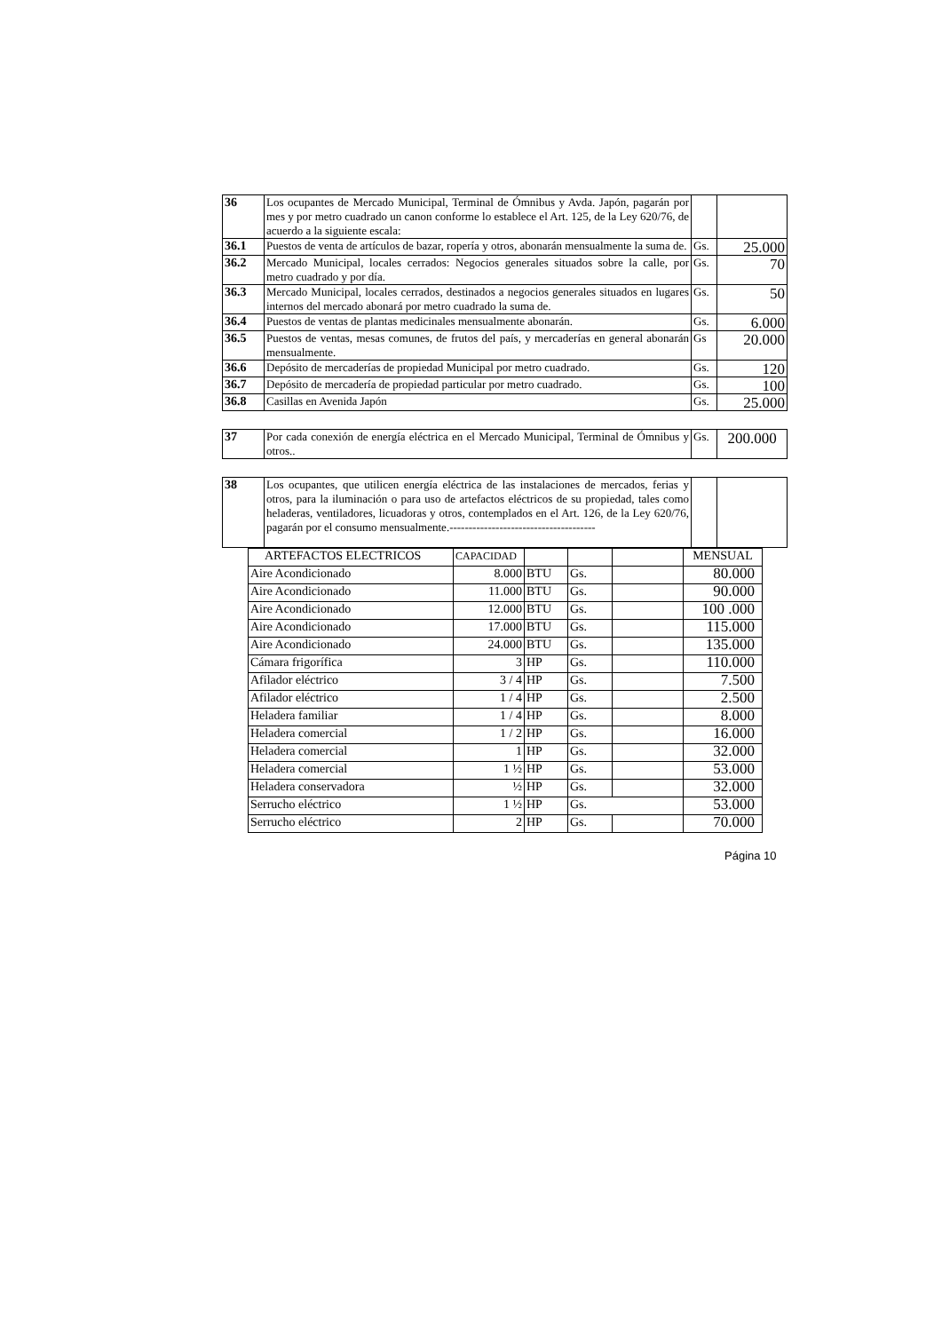| 36 | Los ocupantes de Mercado Municipal, Terminal de Ómnibus y Avda. Japón, pagarán por mes y por metro cuadrado un canon conforme lo establece el Art. 125, de la Ley 620/76, de acuerdo a la siguiente escala: | | |
| 36.1 | Puestos de venta de artículos de bazar, ropería y otros, abonarán mensualmente la suma de. | Gs. | 25.000 |
| 36.2 | Mercado Municipal, locales cerrados: Negocios generales situados sobre la calle, por metro cuadrado y por día. | Gs. | 70 |
| 36.3 | Mercado Municipal, locales cerrados, destinados a negocios generales situados en lugares internos del mercado abonará por metro cuadrado la suma de. | Gs. | 50 |
| 36.4 | Puestos de ventas de plantas medicinales mensualmente abonarán. | Gs. | 6.000 |
| 36.5 | Puestos de ventas, mesas comunes, de frutos del país, y mercaderías en general abonarán mensualmente. | Gs | 20.000 |
| 36.6 | Depósito de mercaderías de propiedad Municipal por metro cuadrado. | Gs. | 120 |
| 36.7 | Depósito de mercadería de propiedad particular por metro cuadrado. | Gs. | 100 |
| 36.8 | Casillas en Avenida Japón | Gs. | 25.000 |
| 37 | Por cada conexión de energía eléctrica en el Mercado Municipal, Terminal de Ómnibus y otros.. | Gs. | 200.000 |
| 38 | Los ocupantes, que utilicen energía eléctrica de las instalaciones de mercados, ferias y otros, para la iluminación o para uso de artefactos eléctricos de su propiedad, tales como heladeras, ventiladores, licuadoras y otros, contemplados en el Art. 126, de la Ley 620/76, pagarán por el consumo mensualmente.-------------------------------------- | | |
| ARTEFACTOS ELECTRICOS | CAPACIDAD | | | | MENSUAL |
| Aire Acondicionado | 8.000 | BTU | Gs. | | 80.000 |
| Aire Acondicionado | 11.000 | BTU | Gs. | | 90.000 |
| Aire Acondicionado | 12.000 | BTU | Gs. | | 100 .000 |
| Aire Acondicionado | 17.000 | BTU | Gs. | | 115.000 |
| Aire Acondicionado | 24.000 | BTU | Gs. | | 135.000 |
| Cámara frigorífica | 3 | HP | Gs. | | 110.000 |
| Afilador eléctrico | 3 / 4 | HP | Gs. | | 7.500 |
| Afilador eléctrico | 1 / 4 | HP | Gs. | | 2.500 |
| Heladera familiar | 1 / 4 | HP | Gs. | | 8.000 |
| Heladera comercial | 1 / 2 | HP | Gs. | | 16.000 |
| Heladera comercial | 1 | HP | Gs. | | 32.000 |
| Heladera comercial | 1 ½ | HP | Gs. | | 53.000 |
| Heladera conservadora | ½ | HP | Gs. | | 32.000 |
| Serrucho eléctrico | 1 ½ | HP | Gs. | | 53.000 |
| Serrucho eléctrico | 2 | HP | Gs. | | 70.000 |
Página 10